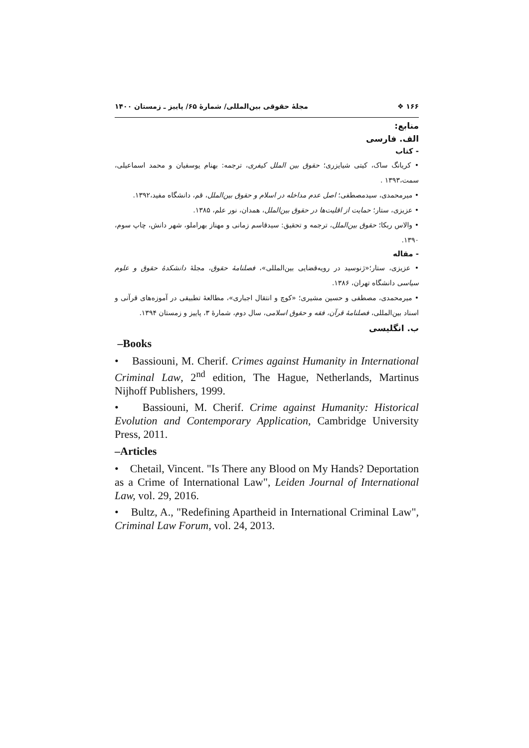۱۶۶ ❖ مجلهٔ حقوقی بین‌المللی/ شمارهٔ ۶۵/ پاییز ـ زمستان ۱۴۰۰
منابع:
الف. فارسی
- کتاب
• کریانگ ساک، کیتی شیایزری؛ حقوق بین الملل کیفری، ترجمه: بهنام یوسفیان و محمد اسماعیلی، سمت،۱۳۹۳ .
• میرمحمدی، سیدمصطفی؛ اصل عدم مداخله در اسلام و حقوق بین‌الملل، قم، دانشگاه مفید،۱۳۹۲.
• عزیزی، ستار؛ حمایت از اقلیت‌ها در حقوق بین‌الملل، همدان، نور علم، ۱۳۸۵.
• والاس ربکا؛ حقوق بین‌الملل، ترجمه و تحقیق: سیدقاسم زمانی و مهناز بهراملو، شهر دانش، چاپ سوم، ۱۳۹۰.
- مقاله
• عزیزی، ستار؛«ژنوسید در رویه‌قضایی بین‌المللی»، فصلنامهٔ حقوق، مجلهٔ دانشکدهٔ حقوق و علوم سیاسی دانشگاه تهران، ۱۳۸۶.
• میرمحمدی، مصطفی و حسین مشیری؛ «کوچ و انتقال اجباری»، مطالعهٔ تطبیقی در آموزه‌های قرآنی و اسناد بین‌المللی، فصلنامهٔ قرآن، فقه و حقوق اسلامی، سال دوم، شمارهٔ ۳، پاییز و زمستان ۱۳۹۴.
ب. انگلیسی
–Books
• Bassiouni, M. Cherif. Crimes against Humanity in International Criminal Law, 2<sup>nd</sup> edition, The Hague, Netherlands, Martinus Nijhoff Publishers, 1999.
• Bassiouni, M. Cherif. Crime against Humanity: Historical Evolution and Contemporary Application, Cambridge University Press, 2011.
–Articles
• Chetail, Vincent. "Is There any Blood on My Hands? Deportation as a Crime of International Law", Leiden Journal of International Law, vol. 29, 2016.
• Bultz, A., "Redefining Apartheid in International Criminal Law", Criminal Law Forum, vol. 24, 2013.